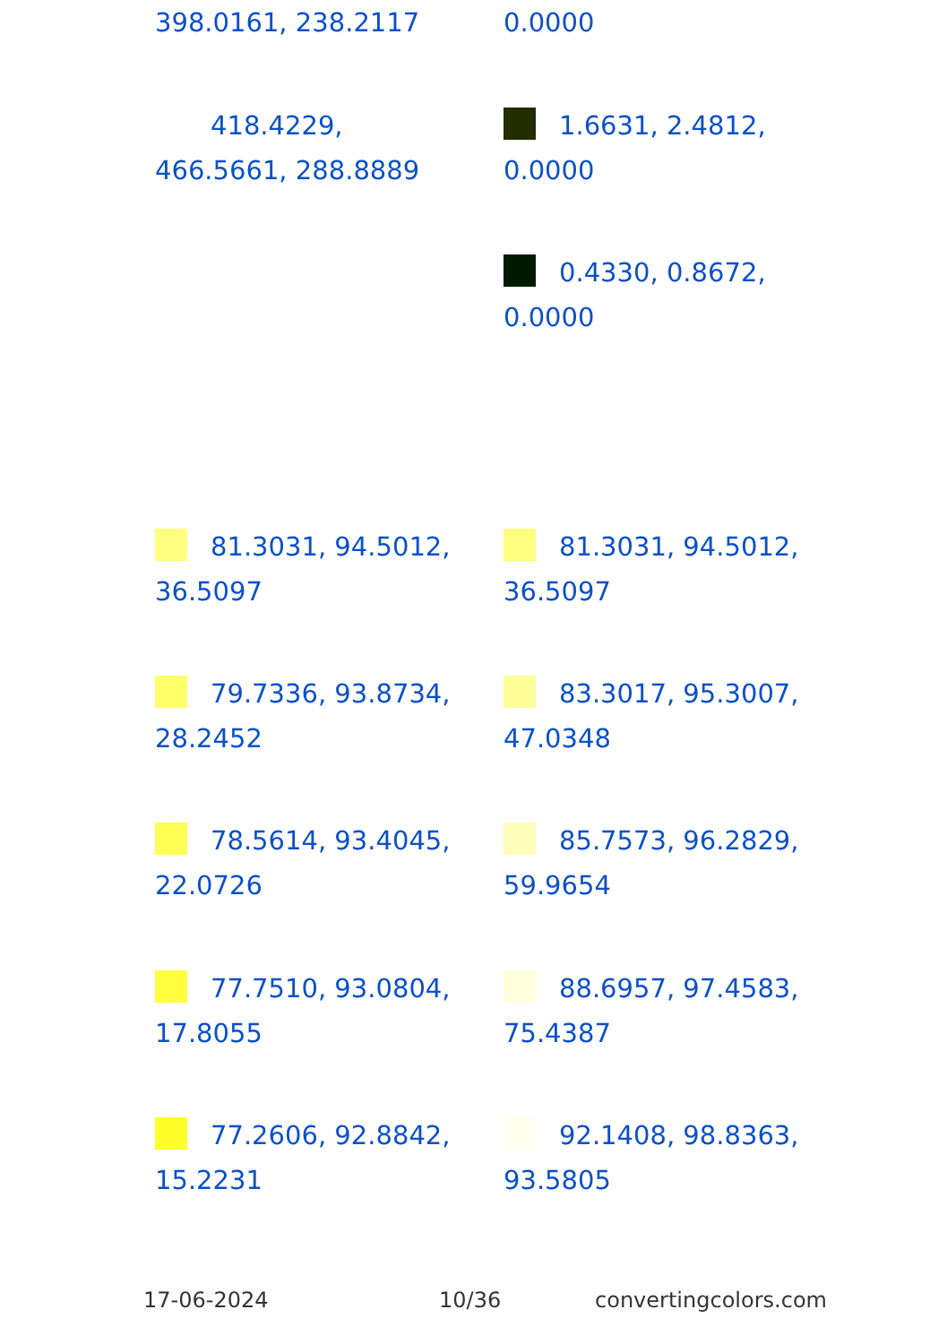398.0161, 238.2117 0.0000
418.4229, 466.5661, 288.8889
1.6631, 2.4812, 0.0000
0.4330, 0.8672, 0.0000
81.3031, 94.5012, 36.5097
81.3031, 94.5012, 36.5097
79.7336, 93.8734, 28.2452
83.3017, 95.3007, 47.0348
78.5614, 93.4045, 22.0726
85.7573, 96.2829, 59.9654
77.7510, 93.0804, 17.8055
88.6957, 97.4583, 75.4387
77.2606, 92.8842, 15.2231
92.1408, 98.8363, 93.5805
17-06-2024 10/36 convertingcolors.com